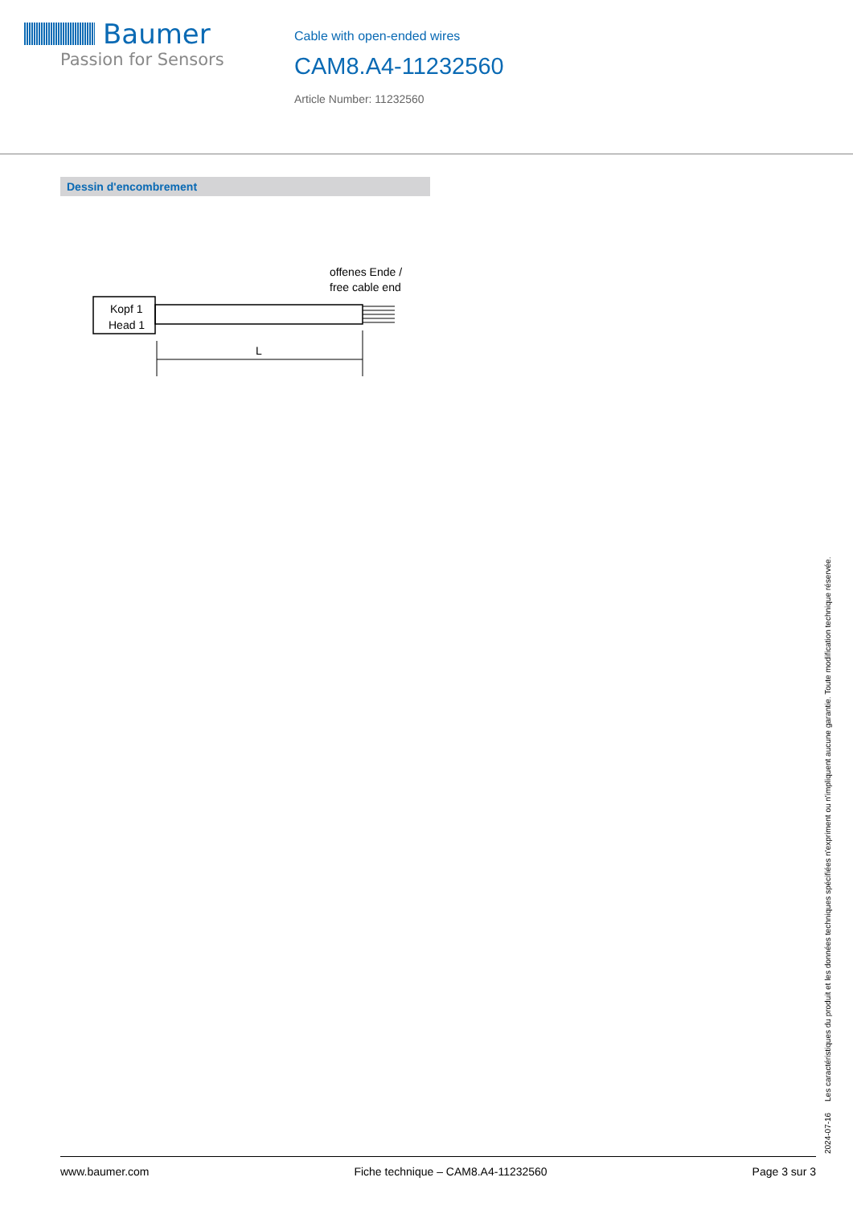Baumer
Passion for Sensors
Cable with open-ended wires
CAM8.A4-11232560
Article Number: 11232560
Dessin d'encombrement
offenes Ende /
free cable end
Kopf 1
Head 1
L
2024-07-16 Les caractéristiques du produit et les données techniques spécifiées n'expriment ou n'impliquent aucune garantie. Toute modification technique réservée.
www.baumer.com Fiche technique – CAM8.A4-11232560 Page 3 sur 3